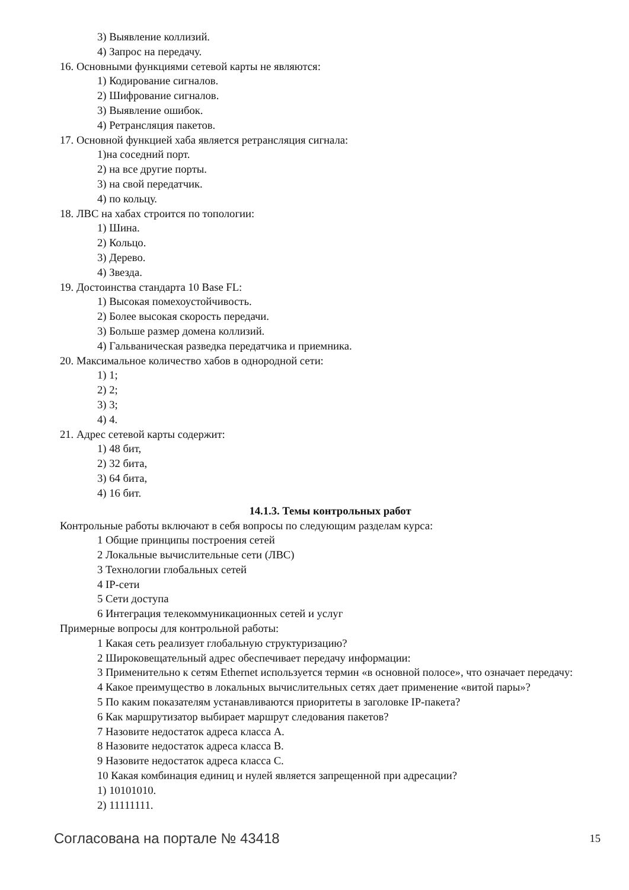3) Выявление коллизий.
4) Запрос на передачу.
16. Основными функциями сетевой карты не являются:
1) Кодирование сигналов.
2) Шифрование сигналов.
3) Выявление ошибок.
4) Ретрансляция пакетов.
17. Основной функцией хаба является ретрансляция сигнала:
1)на соседний порт.
2) на все другие порты.
3) на свой передатчик.
4) по кольцу.
18. ЛВС на хабах строится по топологии:
1) Шина.
2) Кольцо.
3) Дерево.
4) Звезда.
19. Достоинства стандарта 10 Base FL:
1) Высокая помехоустойчивость.
2) Более высокая скорость передачи.
3) Больше размер домена коллизий.
4) Гальваническая разведка передатчика и приемника.
20. Максимальное количество хабов в однородной сети:
1) 1;
2) 2;
3) 3;
4) 4.
21. Адрес сетевой карты содержит:
1) 48 бит,
2) 32 бита,
3) 64 бита,
4) 16 бит.
14.1.3. Темы контрольных работ
Контрольные работы включают в себя вопросы по следующим разделам курса:
1 Общие принципы построения сетей
2 Локальные вычислительные сети (ЛВС)
3 Технологии глобальных сетей
4 IP-сети
5 Сети доступа
6 Интеграция телекоммуникационных сетей и услуг
Примерные вопросы для контрольной работы:
1 Какая сеть реализует глобальную структуризацию?
2 Широковещательный адрес обеспечивает передачу информации:
3 Применительно к сетям Ethernet используется термин «в основной полосе», что означает передачу:
4 Какое преимущество в локальных вычислительных сетях дает применение «витой пары»?
5 По каким показателям устанавливаются приоритеты в заголовке IP-пакета?
6 Как маршрутизатор выбирает маршрут следования пакетов?
7 Назовите недостаток адреса класса А.
8 Назовите недостаток адреса класса В.
9 Назовите недостаток адреса класса С.
10 Какая комбинация единиц и нулей является запрещенной при адресации?
1) 10101010.
2) 11111111.
Согласована на портале № 43418 15